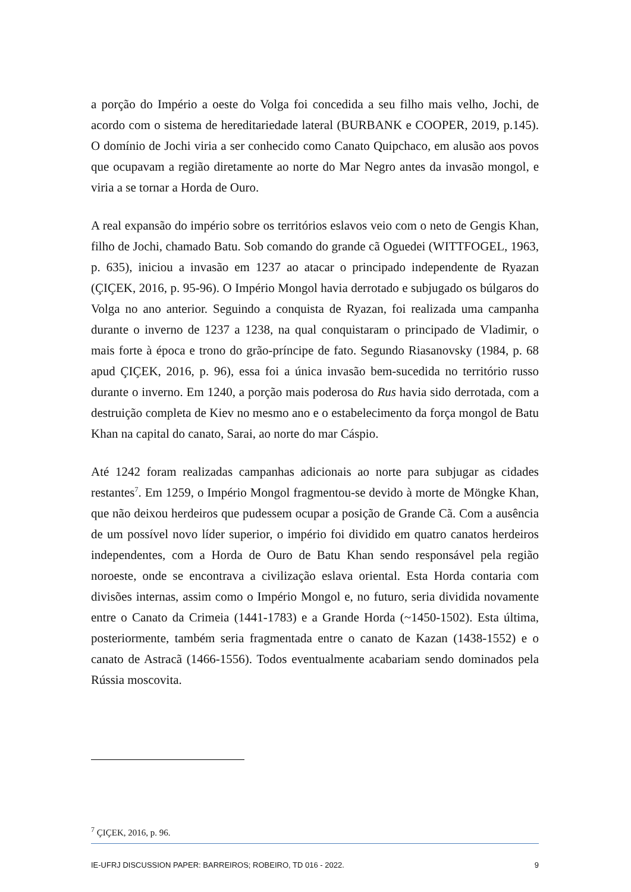a porção do Império a oeste do Volga foi concedida a seu filho mais velho, Jochi, de acordo com o sistema de hereditariedade lateral (BURBANK e COOPER, 2019, p.145). O domínio de Jochi viria a ser conhecido como Canato Quipchaco, em alusão aos povos que ocupavam a região diretamente ao norte do Mar Negro antes da invasão mongol, e viria a se tornar a Horda de Ouro.
A real expansão do império sobre os territórios eslavos veio com o neto de Gengis Khan, filho de Jochi, chamado Batu. Sob comando do grande cã Oguedei (WITTFOGEL, 1963, p. 635), iniciou a invasão em 1237 ao atacar o principado independente de Ryazan (ÇIÇEK, 2016, p. 95-96). O Império Mongol havia derrotado e subjugado os búlgaros do Volga no ano anterior. Seguindo a conquista de Ryazan, foi realizada uma campanha durante o inverno de 1237 a 1238, na qual conquistaram o principado de Vladimir, o mais forte à época e trono do grão-príncipe de fato. Segundo Riasanovsky (1984, p. 68 apud ÇIÇEK, 2016, p. 96), essa foi a única invasão bem-sucedida no território russo durante o inverno. Em 1240, a porção mais poderosa do Rus havia sido derrotada, com a destruição completa de Kiev no mesmo ano e o estabelecimento da força mongol de Batu Khan na capital do canato, Sarai, ao norte do mar Cáspio.
Até 1242 foram realizadas campanhas adicionais ao norte para subjugar as cidades restantes<sup>7</sup>. Em 1259, o Império Mongol fragmentou-se devido à morte de Möngke Khan, que não deixou herdeiros que pudessem ocupar a posição de Grande Cã. Com a ausência de um possível novo líder superior, o império foi dividido em quatro canatos herdeiros independentes, com a Horda de Ouro de Batu Khan sendo responsável pela região noroeste, onde se encontrava a civilização eslava oriental. Esta Horda contaria com divisões internas, assim como o Império Mongol e, no futuro, seria dividida novamente entre o Canato da Crimeia (1441-1783) e a Grande Horda (~1450-1502). Esta última, posteriormente, também seria fragmentada entre o canato de Kazan (1438-1552) e o canato de Astracã (1466-1556). Todos eventualmente acabariam sendo dominados pela Rússia moscovita.
<sup>7</sup> ÇIÇEK, 2016, p. 96.
IE-UFRJ DISCUSSION PAPER: BARREIROS; ROBEIRO, TD 016 - 2022. 9